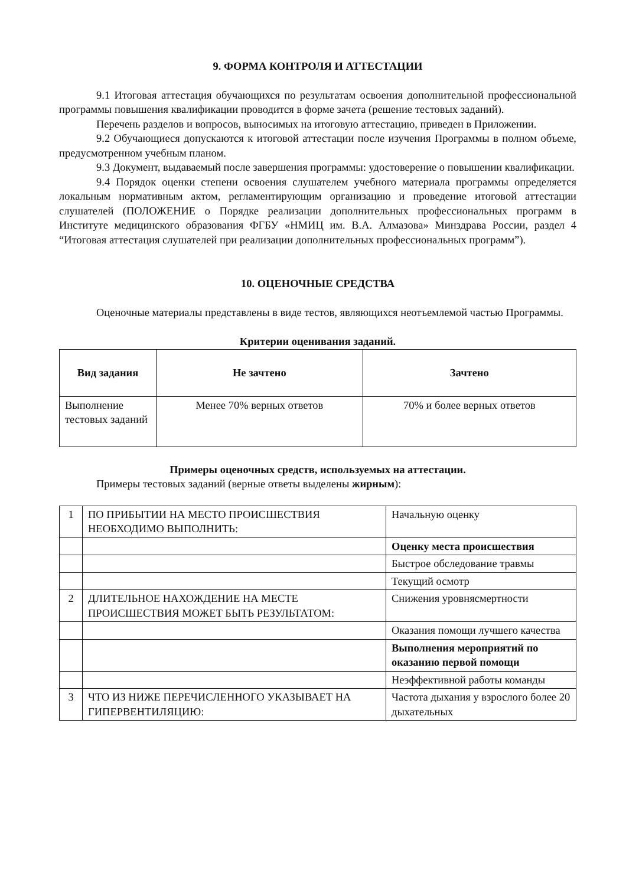9. ФОРМА КОНТРОЛЯ И АТТЕСТАЦИИ
9.1 Итоговая аттестация обучающихся по результатам освоения дополнительной профессиональной программы повышения квалификации проводится в форме зачета (решение тестовых заданий).
Перечень разделов и вопросов, выносимых на итоговую аттестацию, приведен в Приложении.
9.2 Обучающиеся допускаются к итоговой аттестации после изучения Программы в полном объеме, предусмотренном учебным планом.
9.3 Документ, выдаваемый после завершения программы: удостоверение о повышении квалификации.
9.4 Порядок оценки степени освоения слушателем учебного материала программы определяется локальным нормативным актом, регламентирующим организацию и проведение итоговой аттестации слушателей (ПОЛОЖЕНИЕ о Порядке реализации дополнительных профессиональных программ в Институте медицинского образования ФГБУ «НМИЦ им. В.А. Алмазова» Минздрава России, раздел 4 “Итоговая аттестация слушателей при реализации дополнительных профессиональных программ”).
10. ОЦЕНОЧНЫЕ СРЕДСТВА
Оценочные материалы представлены в виде тестов, являющихся неотъемлемой частью Программы.
Критерии оценивания заданий.
| Вид задания | Не зачтено | Зачтено |
| --- | --- | --- |
| Выполнение тестовых заданий | Менее 70% верных ответов | 70% и более верных ответов |
Примеры оценочных средств, используемых на аттестации.
Примеры тестовых заданий (верные ответы выделены жирным):
| 1 | ПО ПРИБЫТИИ НА МЕСТО ПРОИСШЕСТВИЯ НЕОБХОДИМО ВЫПОЛНИТЬ: | Начальную оценку |
| | | Оценку места происшествия |
| | | Быстрое обследование травмы |
| | | Текущий осмотр |
| 2 | ДЛИТЕЛЬНОЕ НАХОЖДЕНИЕ НА МЕСТЕ ПРОИСШЕСТВИЯ МОЖЕТ БЫТЬ РЕЗУЛЬТАТОМ: | Снижения уровнясмертности |
| | | Оказания помощи лучшего качества |
| | | Выполнения мероприятий по оказанию первой помощи |
| | | Неэффективной работы команды |
| 3 | ЧТО ИЗ НИЖЕ ПЕРЕЧИСЛЕННОГО УКАЗЫВАЕТ НА ГИПЕРВЕНТИЛЯЦИЮ: | Частота дыхания у взрослого более 20 дыхательных |